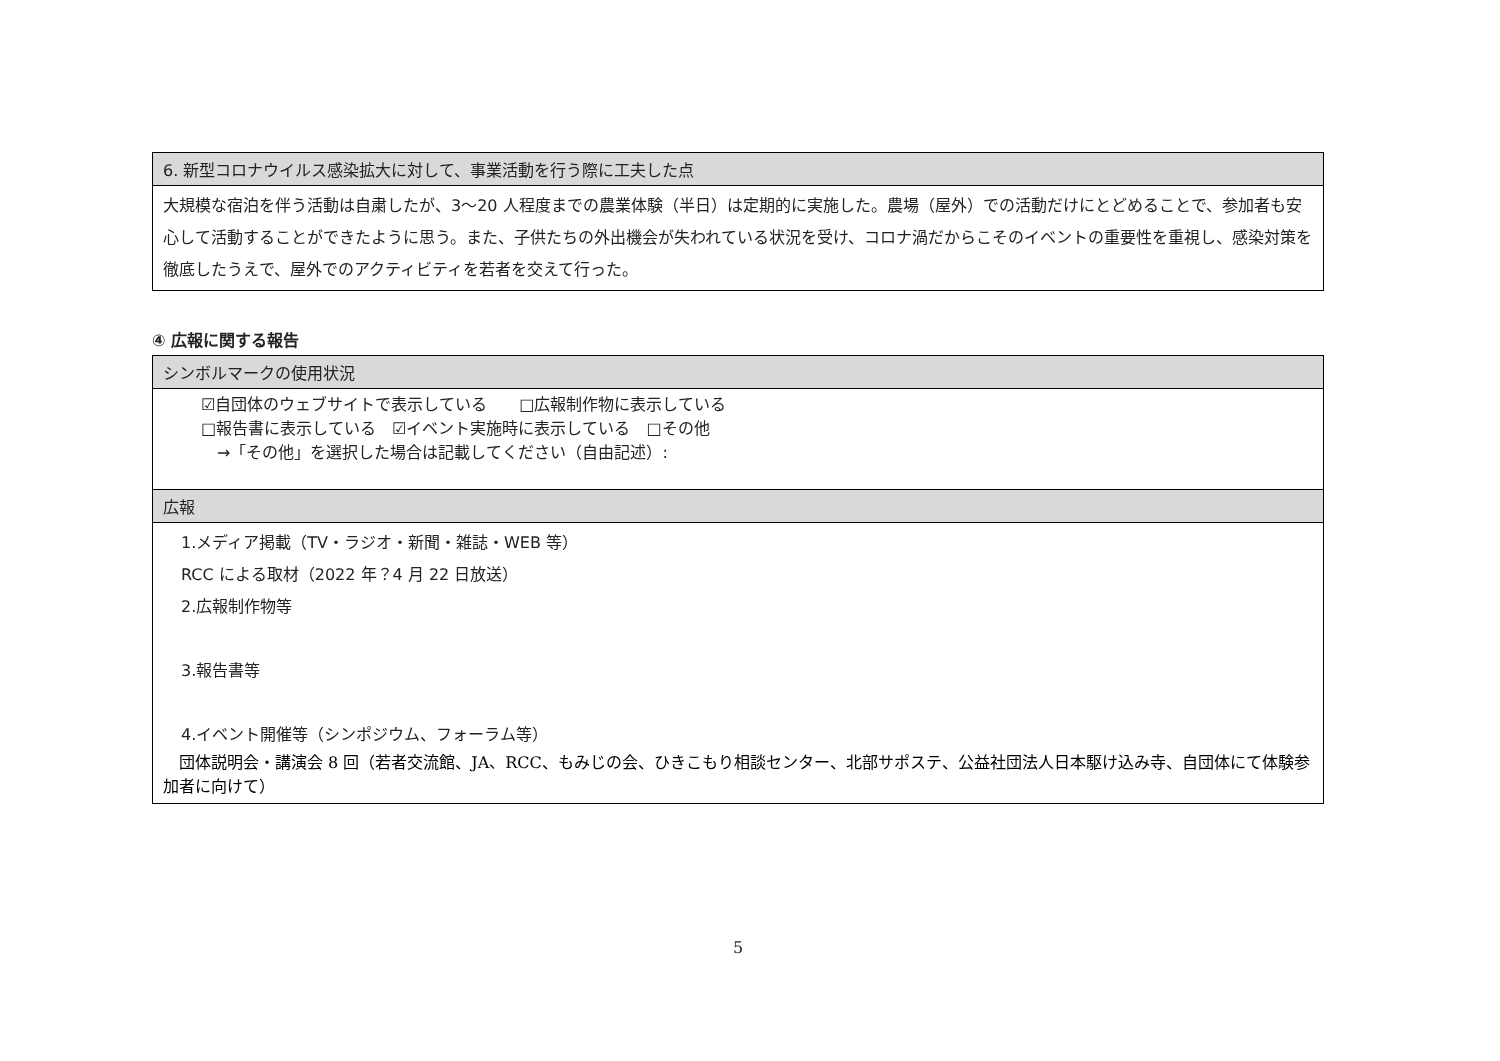| 6. 新型コロナウイルス感染拡大に対して、事業活動を行う際に工夫した点 |
| 大規模な宿泊を伴う活動は自粛したが、3～20 人程度までの農業体験（半日）は定期的に実施した。農場（屋外）での活動だけにとどめることで、参加者も安心して活動することができたように思う。また、子供たちの外出機会が失われている状況を受け、コロナ渦だからこそのイベントの重要性を重視し、感染対策を徹底したうえで、屋外でのアクティビティを若者を交えて行った。 |
④ 広報に関する報告
| シンボルマークの使用状況 |
| ☑自団体のウェブサイトで表示している □広報制作物に表示している □報告書に表示している ☑イベント実施時に表示している □その他 →「その他」を選択した場合は記載してください（自由記述）: |
| 広報 |
| 1.メディア掲載（TV・ラジオ・新聞・雑誌・WEB 等） RCC による取材（2022 年？4 月 22 日放送） 2.広報制作物等 3.報告書等 4.イベント開催等（シンポジウム、フォーラム等） 団体説明会・講演会 8 回（若者交流館、JA、RCC、もみじの会、ひきこもり相談センター、北部サポステ、公益社団法人日本駆け込み寺、自団体にて体験参加者に向けて） |
5